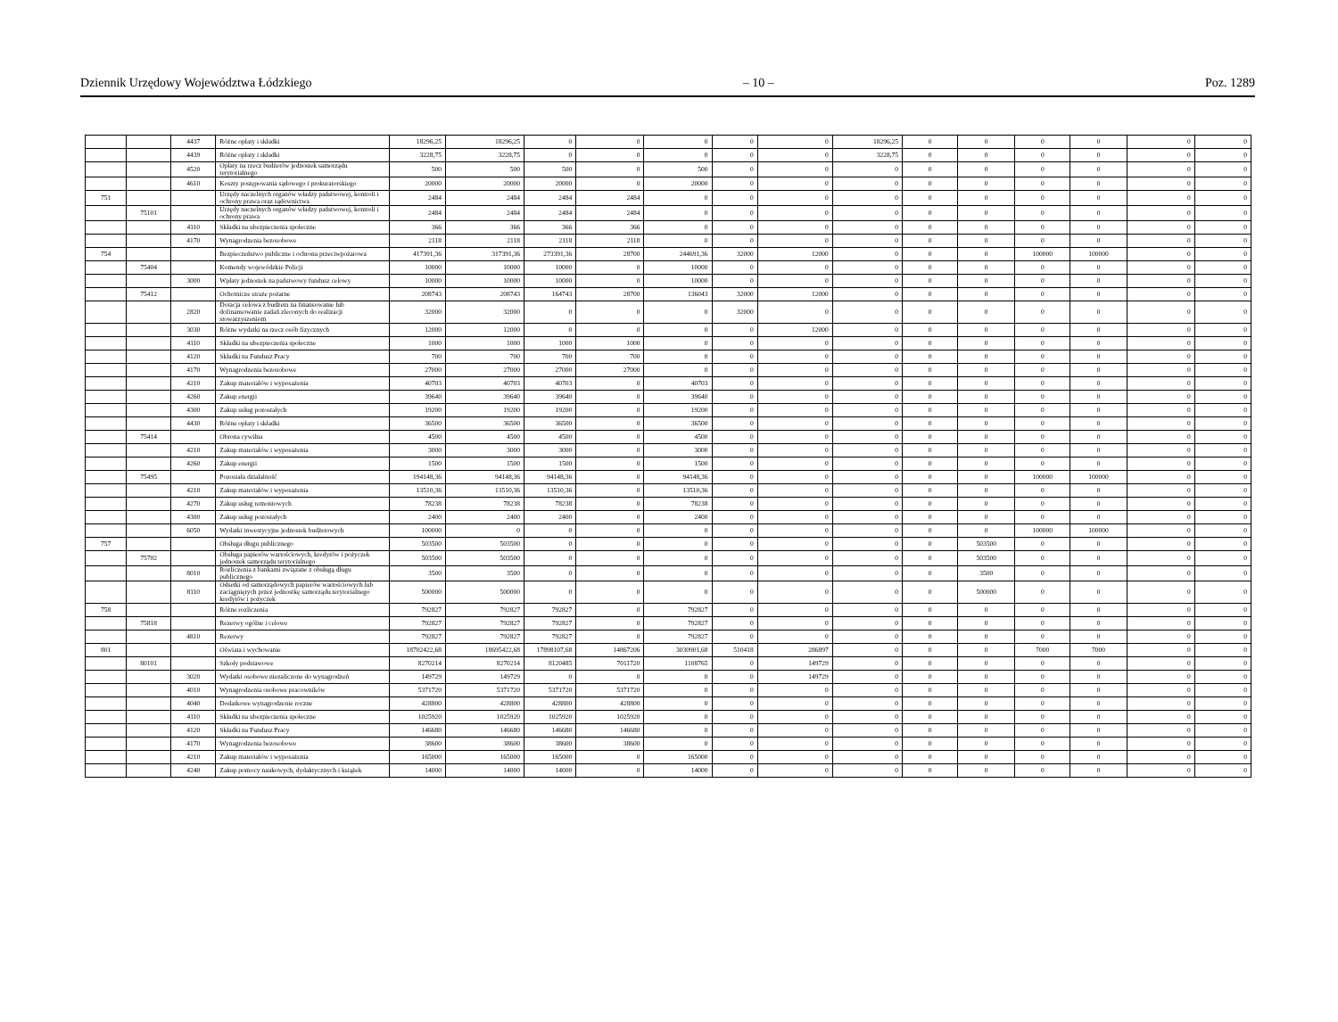Dziennik Urzędowy Województwa Łódzkiego – 10 – Poz. 1289
| | | 4437 | Różne opłaty i składki | 18296,25 | 18296,25 | 0 | 0 | 0 | 0 | 0 | 18296,25 | 0 | 0 | 0 | 0 | 0 | 0 |
| | | 4439 | Różne opłaty i składki | 3228,75 | 3228,75 | 0 | 0 | 0 | 0 | 0 | 3228,75 | 0 | 0 | 0 | 0 | 0 | 0 |
| | | 4520 | Opłaty na rzecz budżetów jednostek samorządu terytorialnego | 500 | 500 | 500 | 0 | 500 | 0 | 0 | 0 | 0 | 0 | 0 | 0 | 0 | 0 |
| | | 4610 | Koszty postępowania sądowego i prokuratorskiego | 20000 | 20000 | 20000 | 0 | 20000 | 0 | 0 | 0 | 0 | 0 | 0 | 0 | 0 | 0 |
| 751 | | | Urzędy naczelnych organów władzy państwowej, kontroli i ochrony prawa oraz sądownictwa | 2484 | 2484 | 2484 | 2484 | 0 | 0 | 0 | 0 | 0 | 0 | 0 | 0 | 0 | 0 |
| | 75101 | | Urzędy naczelnych organów władzy państwowej, kontroli i ochrony prawa | 2484 | 2484 | 2484 | 2484 | 0 | 0 | 0 | 0 | 0 | 0 | 0 | 0 | 0 | 0 |
| | | 4110 | Składki na ubezpieczenia społeczne | 366 | 366 | 366 | 366 | 0 | 0 | 0 | 0 | 0 | 0 | 0 | 0 | 0 | 0 |
| | | 4170 | Wynagrodzenia bezosobowe | 2118 | 2118 | 2118 | 2118 | 0 | 0 | 0 | 0 | 0 | 0 | 0 | 0 | 0 | 0 |
| 754 | | | Bezpieczeństwo publiczne i ochrona przeciwpożarowa | 417391,36 | 317391,36 | 273391,36 | 28700 | 244691,36 | 32000 | 12000 | 0 | 0 | 0 | 100000 | 100000 | 0 | 0 |
| | 75404 | | Komendy wojewódzkie Policji | 10000 | 10000 | 10000 | 0 | 10000 | 0 | 0 | 0 | 0 | 0 | 0 | 0 | 0 | 0 |
| | | 3000 | Wpłaty jednostek na państwowy fundusz celowy | 10000 | 10000 | 10000 | 0 | 10000 | 0 | 0 | 0 | 0 | 0 | 0 | 0 | 0 | 0 |
| | 75412 | | Ochotnicze straże pożarne | 208743 | 208743 | 164743 | 28700 | 136043 | 32000 | 12000 | 0 | 0 | 0 | 0 | 0 | 0 | 0 |
| | | 2820 | Dotacja celowa z budżetu na finansowanie lub dofinansowanie zadań zleconych do realizacji stowarzyszeniom | 32000 | 32000 | 0 | 0 | 0 | 32000 | 0 | 0 | 0 | 0 | 0 | 0 | 0 | 0 |
| | | 3030 | Różne wydatki na rzecz osób fizycznych | 12000 | 12000 | 0 | 0 | 0 | 0 | 12000 | 0 | 0 | 0 | 0 | 0 | 0 | 0 |
| | | 4110 | Składki na ubezpieczenia społeczne | 1000 | 1000 | 1000 | 1000 | 0 | 0 | 0 | 0 | 0 | 0 | 0 | 0 | 0 | 0 |
| | | 4120 | Składki na Fundusz Pracy | 700 | 700 | 700 | 700 | 0 | 0 | 0 | 0 | 0 | 0 | 0 | 0 | 0 | 0 |
| | | 4170 | Wynagrodzenia bezosobowe | 27000 | 27000 | 27000 | 27000 | 0 | 0 | 0 | 0 | 0 | 0 | 0 | 0 | 0 | 0 |
| | | 4210 | Zakup materiałów i wyposażenia | 40703 | 40703 | 40703 | 0 | 40703 | 0 | 0 | 0 | 0 | 0 | 0 | 0 | 0 | 0 |
| | | 4260 | Zakup energii | 39640 | 39640 | 39640 | 0 | 39640 | 0 | 0 | 0 | 0 | 0 | 0 | 0 | 0 | 0 |
| | | 4300 | Zakup usług pozostałych | 19200 | 19200 | 19200 | 0 | 19200 | 0 | 0 | 0 | 0 | 0 | 0 | 0 | 0 | 0 |
| | | 4430 | Różne opłaty i składki | 36500 | 36500 | 36500 | 0 | 36500 | 0 | 0 | 0 | 0 | 0 | 0 | 0 | 0 | 0 |
| | 75414 | | Obrona cywilna | 4500 | 4500 | 4500 | 0 | 4500 | 0 | 0 | 0 | 0 | 0 | 0 | 0 | 0 | 0 |
| | | 4210 | Zakup materiałów i wyposażenia | 3000 | 3000 | 3000 | 0 | 3000 | 0 | 0 | 0 | 0 | 0 | 0 | 0 | 0 | 0 |
| | | 4260 | Zakup energii | 1500 | 1500 | 1500 | 0 | 1500 | 0 | 0 | 0 | 0 | 0 | 0 | 0 | 0 | 0 |
| | 75495 | | Pozostała działalność | 194148,36 | 94148,36 | 94148,36 | 0 | 94148,36 | 0 | 0 | 0 | 0 | 0 | 100000 | 100000 | 0 | 0 |
| | | 4210 | Zakup materiałów i wyposażenia | 13510,36 | 13510,36 | 13510,36 | 0 | 13510,36 | 0 | 0 | 0 | 0 | 0 | 0 | 0 | 0 | 0 |
| | | 4270 | Zakup usług remontowych | 78238 | 78238 | 78238 | 0 | 78238 | 0 | 0 | 0 | 0 | 0 | 0 | 0 | 0 | 0 |
| | | 4300 | Zakup usług pozostałych | 2400 | 2400 | 2400 | 0 | 2400 | 0 | 0 | 0 | 0 | 0 | 0 | 0 | 0 | 0 |
| | | 6050 | Wydatki inwestycyjne jednostek budżetowych | 100000 | 0 | 0 | 0 | 0 | 0 | 0 | 0 | 0 | 0 | 100000 | 100000 | 0 | 0 |
| 757 | | | Obsługa długu publicznego | 503500 | 503500 | 0 | 0 | 0 | 0 | 0 | 0 | 0 | 503500 | 0 | 0 | 0 | 0 |
| | 75702 | | Obsługa papierów wartościowych, kredytów i pożyczek jednostek samorządu terytorialnego | 503500 | 503500 | 0 | 0 | 0 | 0 | 0 | 0 | 0 | 503500 | 0 | 0 | 0 | 0 |
| | | 8010 | Rozliczenia z bankami związane z obsługą długu publicznego | 3500 | 3500 | 0 | 0 | 0 | 0 | 0 | 0 | 0 | 3500 | 0 | 0 | 0 | 0 |
| | | 8110 | Odsetki od samorządowych papierów wartościowych lub zaciągniętych przez jednostkę samorządu terytorialnego kredytów i pożyczek | 500000 | 500000 | 0 | 0 | 0 | 0 | 0 | 0 | 0 | 500000 | 0 | 0 | 0 | 0 |
| 758 | | | Różne rozliczenia | 792827 | 792827 | 792827 | 0 | 792827 | 0 | 0 | 0 | 0 | 0 | 0 | 0 | 0 | 0 |
| | 75818 | | Rezerwy ogólne i celowe | 792827 | 792827 | 792827 | 0 | 792827 | 0 | 0 | 0 | 0 | 0 | 0 | 0 | 0 | 0 |
| | | 4810 | Rezerwy | 792827 | 792827 | 792827 | 0 | 792827 | 0 | 0 | 0 | 0 | 0 | 0 | 0 | 0 | 0 |
| 801 | | | Oświata i wychowanie | 18702422,68 | 18695422,68 | 17898107,68 | 14867206 | 3030901,68 | 510418 | 286897 | 0 | 0 | 0 | 7000 | 7000 | 0 | 0 |
| | 80101 | | Szkoły podstawowe | 8270214 | 8270214 | 8120485 | 7011720 | 1108765 | 0 | 149729 | 0 | 0 | 0 | 0 | 0 | 0 | 0 |
| | | 3020 | Wydatki osobowe niezaliczone do wynagrodzeń | 149729 | 149729 | 0 | 0 | 0 | 0 | 149729 | 0 | 0 | 0 | 0 | 0 | 0 | 0 |
| | | 4010 | Wynagrodzenia osobowe pracowników | 5371720 | 5371720 | 5371720 | 5371720 | 0 | 0 | 0 | 0 | 0 | 0 | 0 | 0 | 0 | 0 |
| | | 4040 | Dodatkowe wynagrodzenie roczne | 428800 | 428800 | 428800 | 428800 | 0 | 0 | 0 | 0 | 0 | 0 | 0 | 0 | 0 | 0 |
| | | 4110 | Składki na ubezpieczenia społeczne | 1025920 | 1025920 | 1025920 | 1025920 | 0 | 0 | 0 | 0 | 0 | 0 | 0 | 0 | 0 | 0 |
| | | 4120 | Składki na Fundusz Pracy | 146680 | 146680 | 146680 | 146680 | 0 | 0 | 0 | 0 | 0 | 0 | 0 | 0 | 0 | 0 |
| | | 4170 | Wynagrodzenia bezosobowe | 38600 | 38600 | 38600 | 38600 | 0 | 0 | 0 | 0 | 0 | 0 | 0 | 0 | 0 | 0 |
| | | 4210 | Zakup materiałów i wyposażenia | 165000 | 165000 | 165000 | 0 | 165000 | 0 | 0 | 0 | 0 | 0 | 0 | 0 | 0 | 0 |
| | | 4240 | Zakup pomocy naukowych, dydaktycznych i książek | 14000 | 14000 | 14000 | 0 | 14000 | 0 | 0 | 0 | 0 | 0 | 0 | 0 | 0 | 0 |